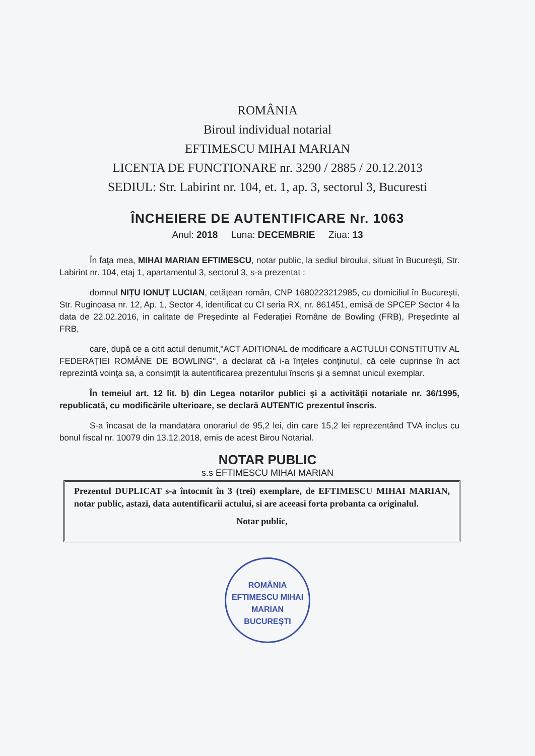ROMÂNIA
Biroul individual notarial
EFTIMESCU MIHAI MARIAN
LICENTA DE FUNCTIONARE nr. 3290 / 2885 / 20.12.2013
SEDIUL: Str. Labirint nr. 104, et. 1, ap. 3, sectorul 3, Bucuresti
ÎNCHEIERE DE AUTENTIFICARE Nr. 1063
Anul: 2018 Luna: DECEMBRIE Ziua: 13
În faţa mea, MIHAI MARIAN EFTIMESCU, notar public, la sediul biroului, situat în Bucureşti, Str. Labirint nr. 104, etaj 1, apartamentul 3, sectorul 3, s-a prezentat :
domnul NIȚU IONUȚ LUCIAN, cetăţean român, CNP 1680223212985, cu domiciliul în București, Str. Ruginoasa nr. 12, Ap. 1, Sector 4, identificat cu CI seria RX, nr. 861451, emisă de SPCEP Sector 4 la data de 22.02.2016, in calitate de Președinte al Federației Române de Bowling (FRB), Președinte al FRB,
care, după ce a citit actul denumit,"ACT ADITIONAL de modificare a ACTULUI CONSTITUTIV AL FEDERAȚIEI ROMÂNE DE BOWLING", a declarat că i-a înţeles conţinutul, că cele cuprinse în act reprezintă voinţa sa, a consimţit la autentificarea prezentului înscris şi a semnat unicul exemplar.
În temeiul art. 12 lit. b) din Legea notarilor publici şi a activităţii notariale nr. 36/1995, republicată, cu modificările ulterioare, se declară AUTENTIC prezentul înscris.
S-a încasat de la mandatara onorariul de 95,2 lei, din care 15,2 lei reprezentând TVA inclus cu bonul fiscal nr. 10079 din 13.12.2018, emis de acest Birou Notarial.
NOTAR PUBLIC
s.s EFTIMESCU MIHAI MARIAN
Prezentul DUPLICAT s-a întocmit în 3 (trei) exemplare, de EFTIMESCU MIHAI MARIAN, notar public, astazi, data autentificarii actului, si are aceeasi forta probanta ca originalul.
Notar public,
ROMÂNIA
EFTIMESCU MIHAI MARIAN
BUCUREȘTI